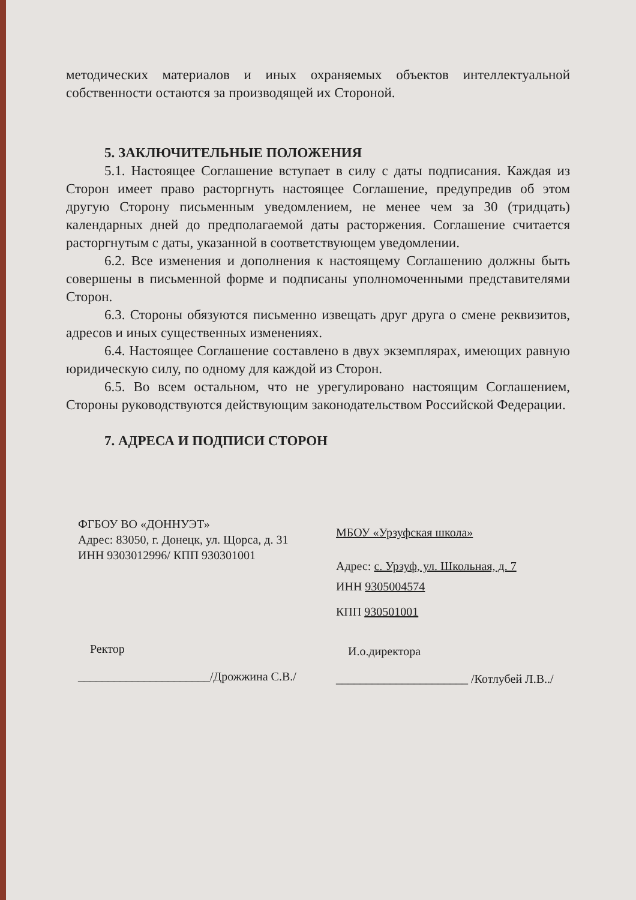методических материалов и иных охраняемых объектов интеллектуальной собственности остаются за производящей их Стороной.
5. ЗАКЛЮЧИТЕЛЬНЫЕ ПОЛОЖЕНИЯ
5.1. Настоящее Соглашение вступает в силу с даты подписания. Каждая из Сторон имеет право расторгнуть настоящее Соглашение, предупредив об этом другую Сторону письменным уведомлением, не менее чем за 30 (тридцать) календарных дней до предполагаемой даты расторжения. Соглашение считается расторгнутым с даты, указанной в соответствующем уведомлении.
6.2. Все изменения и дополнения к настоящему Соглашению должны быть совершены в письменной форме и подписаны уполномоченными представителями Сторон.
6.3. Стороны обязуются письменно извещать друг друга о смене реквизитов, адресов и иных существенных изменениях.
6.4. Настоящее Соглашение составлено в двух экземплярах, имеющих равную юридическую силу, по одному для каждой из Сторон.
6.5. Во всем остальном, что не урегулировано настоящим Соглашением, Стороны руководствуются действующим законодательством Российской Федерации.
7. АДРЕСА И ПОДПИСИ СТОРОН
ФГБОУ ВО «ДОННУЭТ»
Адрес: 83050, г. Донецк, ул. Щорса, д. 31
ИНН 9303012996/ КПП 930301001
Ректор
______________________/Дрожжина С.В./
МБОУ «Урзуфская школа»
Адрес: с. Урзуф, ул. Школьная, д. 7
ИНН 9305004574
КПП 930501001
И.о.директора
______________________ /Котлубей Л.В../